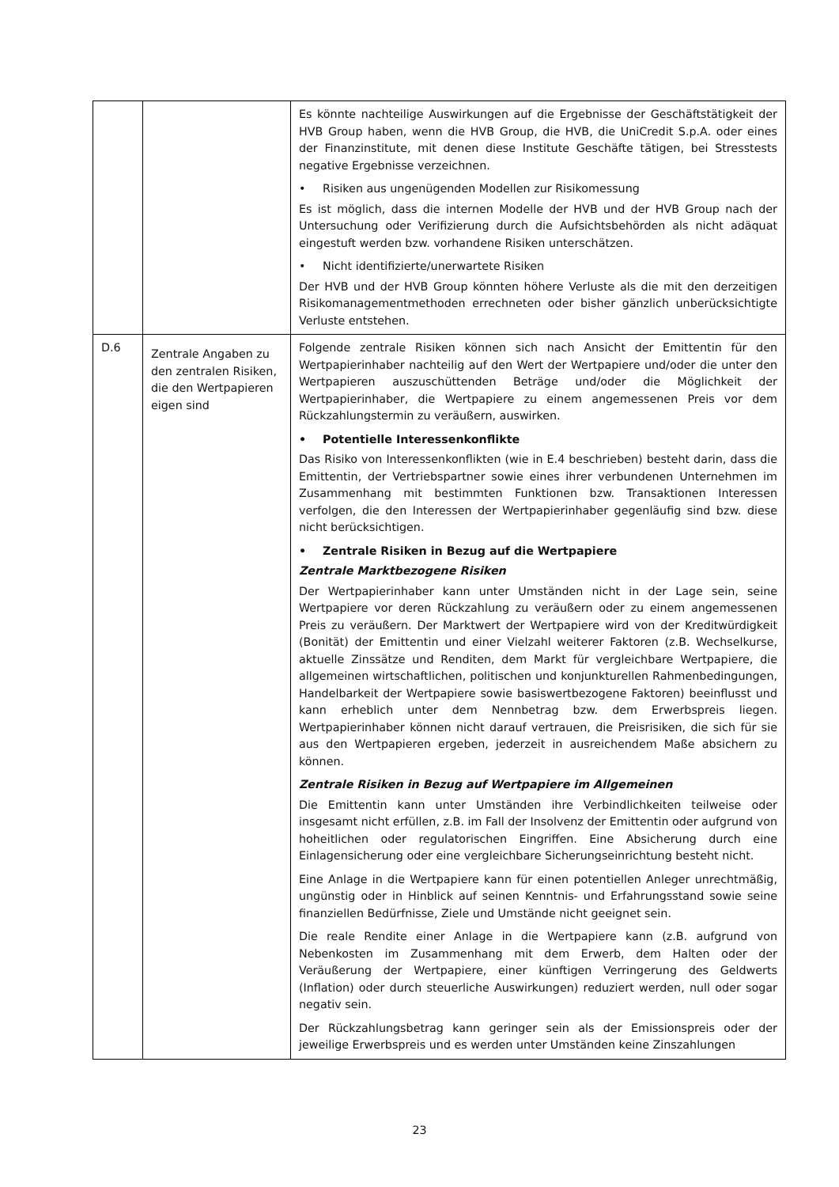| | | Es könnte nachteilige Auswirkungen auf die Ergebnisse der Geschäftstätigkeit der HVB Group haben, wenn die HVB Group, die HVB, die UniCredit S.p.A. oder eines der Finanzinstitute, mit denen diese Institute Geschäfte tätigen, bei Stresstests negative Ergebnisse verzeichnen. • Risiken aus ungenügenden Modellen zur Risikomessung Es ist möglich, dass die internen Modelle der HVB und der HVB Group nach der Untersuchung oder Verifizierung durch die Aufsichtsbehörden als nicht adäquat eingestuft werden bzw. vorhandene Risiken unterschätzen. • Nicht identifizierte/unerwartete Risiken Der HVB und der HVB Group könnten höhere Verluste als die mit den derzeitigen Risikomanagementmethoden errechneten oder bisher gänzlich unberücksichtigte Verluste entstehen. |
| D.6 | Zentrale Angaben zu den zentralen Risiken, die den Wertpapieren eigen sind | Folgende zentrale Risiken können sich nach Ansicht der Emittentin für den Wertpapierinhaber nachteilig auf den Wert der Wertpapiere und/oder die unter den Wertpapieren auszuschüttenden Beträge und/oder die Möglichkeit der Wertpapierinhaber, die Wertpapiere zu einem angemessenen Preis vor dem Rückzahlungstermin zu veräußern, auswirken. • Potentielle Interessenkonflikte Das Risiko von Interessenkonflikten (wie in E.4 beschrieben) besteht darin, dass die Emittentin, der Vertriebspartner sowie eines ihrer verbundenen Unternehmen im Zusammenhang mit bestimmten Funktionen bzw. Transaktionen Interessen verfolgen, die den Interessen der Wertpapierinhaber gegenläufig sind bzw. diese nicht berücksichtigen. • Zentrale Risiken in Bezug auf die Wertpapiere Zentrale Marktbezogene Risiken Der Wertpapierinhaber kann unter Umständen nicht in der Lage sein, seine Wertpapiere vor deren Rückzahlung zu veräußern oder zu einem angemessenen Preis zu veräußern. Der Marktwert der Wertpapiere wird von der Kreditwürdigkeit (Bonität) der Emittentin und einer Vielzahl weiterer Faktoren (z.B. Wechselkurse, aktuelle Zinssätze und Renditen, dem Markt für vergleichbare Wertpapiere, die allgemeinen wirtschaftlichen, politischen und konjunkturellen Rahmenbedingungen, Handelbarkeit der Wertpapiere sowie basiswertbezogene Faktoren) beeinflusst und kann erheblich unter dem Nennbetrag bzw. dem Erwerbspreis liegen. Wertpapierinhaber können nicht darauf vertrauen, die Preisrisiken, die sich für sie aus den Wertpapieren ergeben, jederzeit in ausreichendem Maße absichern zu können. Zentrale Risiken in Bezug auf Wertpapiere im Allgemeinen Die Emittentin kann unter Umständen ihre Verbindlichkeiten teilweise oder insgesamt nicht erfüllen, z.B. im Fall der Insolvenz der Emittentin oder aufgrund von hoheitlichen oder regulatorischen Eingriffen. Eine Absicherung durch eine Einlagensicherung oder eine vergleichbare Sicherungseinrichtung besteht nicht. Eine Anlage in die Wertpapiere kann für einen potentiellen Anleger unrechtmäßig, ungünstig oder in Hinblick auf seinen Kenntnis- und Erfahrungsstand sowie seine finanziellen Bedürfnisse, Ziele und Umstände nicht geeignet sein. Die reale Rendite einer Anlage in die Wertpapiere kann (z.B. aufgrund von Nebenkosten im Zusammenhang mit dem Erwerb, dem Halten oder der Veräußerung der Wertpapiere, einer künftigen Verringerung des Geldwerts (Inflation) oder durch steuerliche Auswirkungen) reduziert werden, null oder sogar negativ sein. Der Rückzahlungsbetrag kann geringer sein als der Emissionspreis oder der jeweilige Erwerbspreis und es werden unter Umständen keine Zinszahlungen |
23